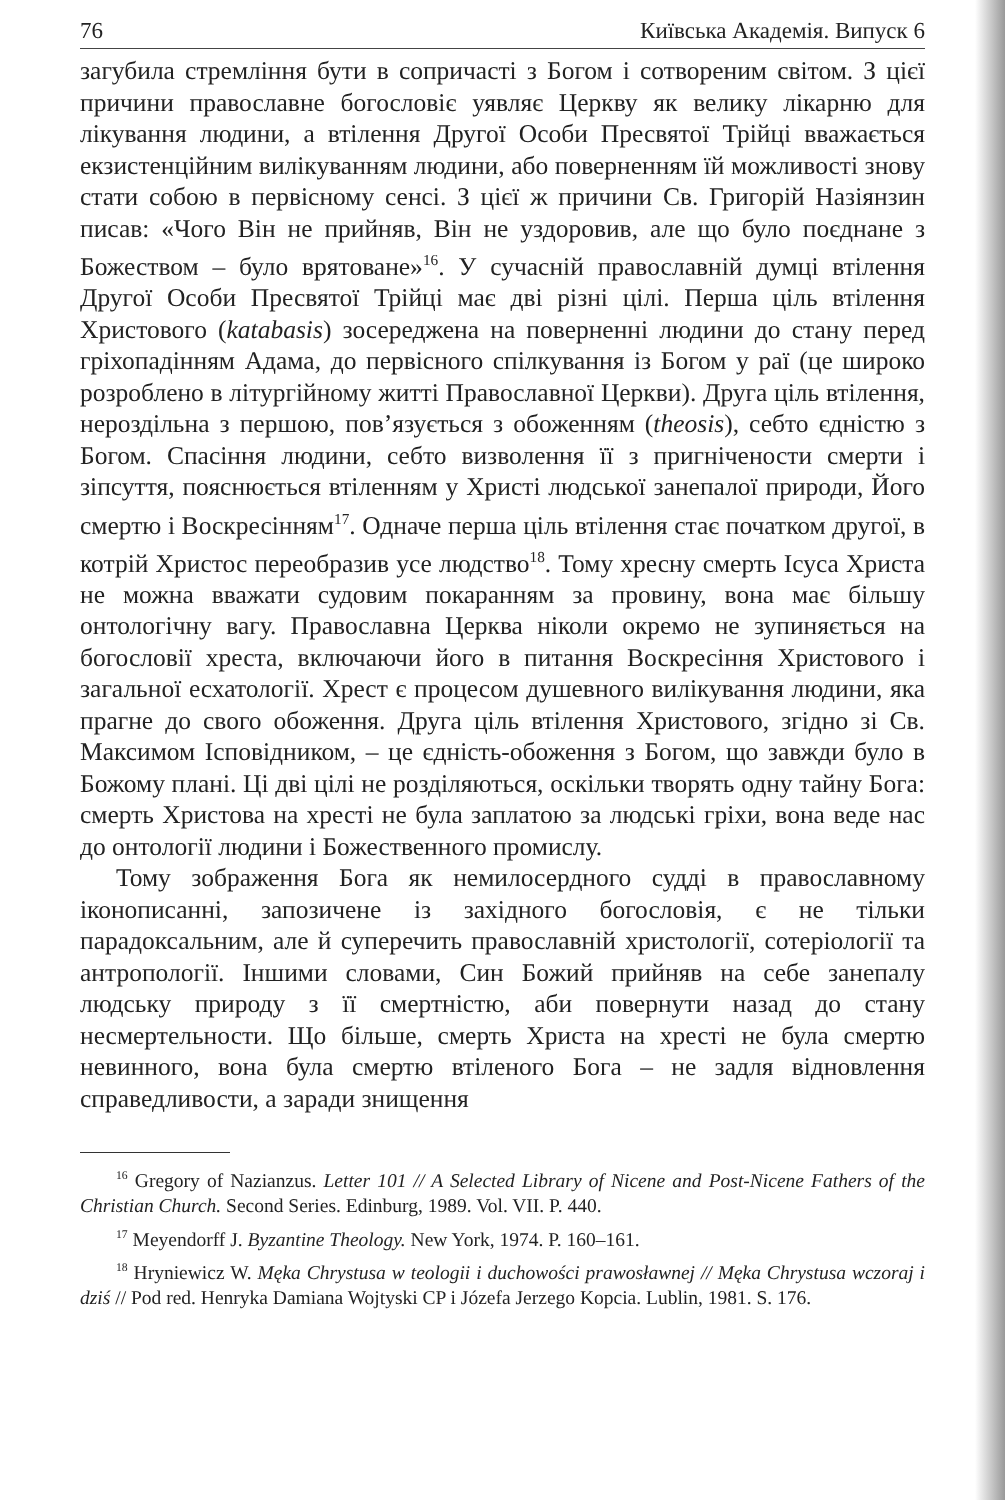76 Київська Академія. Випуск 6
загубила стремління бути в сопричасті з Богом і сотвореним світом. З цієї причини православне богословіє уявляє Церкву як велику лікарню для лікування людини, а втілення Другої Особи Пресвятої Трійці вважається екзистенційним вилікуванням людини, або поверненням їй можливості знову стати собою в первісному сенсі. З цієї ж причини Св. Григорій Назіянзин писав: «Чого Він не прийняв, Він не уздоровив, але що було поєднане з Божеством – було врятоване»<sup>16</sup>. У сучасній православній думці втілення Другої Особи Пресвятої Трійці має дві різні цілі. Перша ціль втілення Христового (katabasis) зосереджена на поверненні людини до стану перед гріхопадінням Адама, до первісного спілкування із Богом у раї (це широко розроблено в літургійному житті Православної Церкви). Друга ціль втілення, нероздільна з першою, пов’язується з обоженням (theosis), себто єдністю з Богом. Спасіння людини, себто визволення її з пригнічености смерти і зіпсуття, пояснюється втіленням у Христі людської занепалої природи, Його смертю і Воскресінням<sup>17</sup>. Одначе перша ціль втілення стає початком другої, в котрій Христос переобразив усе людство<sup>18</sup>. Тому хресну смерть Ісуса Христа не можна вважати судовим покаранням за провину, вона має більшу онтологічну вагу. Православна Церква ніколи окремо не зупиняється на богословії хреста, включаючи його в питання Воскресіння Христового і загальної есхатології. Хрест є процесом душевного вилікування людини, яка прагне до свого обоження. Друга ціль втілення Христового, згідно зі Св. Максимом Ісповідником, – це єдність-обоження з Богом, що завжди було в Божому плані. Ці дві цілі не розділяються, оскільки творять одну тайну Бога: смерть Христова на хресті не була заплатою за людські гріхи, вона веде нас до онтології людини і Божественного промислу.
Тому зображення Бога як немилосердного судді в православному іконописанні, запозичене із західного богословія, є не тільки парадоксальним, але й суперечить православній христології, сотеріології та антропології. Іншими словами, Син Божий прийняв на себе занепалу людську природу з її смертністю, аби повернути назад до стану несмертельности. Що більше, смерть Христа на хресті не була смертю невинного, вона була смертю втіленого Бога – не задля відновлення справедливости, а заради знищення
<sup>16</sup> Gregory of Nazianzus. Letter 101 // A Selected Library of Nicene and Post-Nicene Fathers of the Christian Church. Second Series. Edinburg, 1989. Vol. VII. P. 440.
<sup>17</sup> Meyendorff J. Byzantine Theology. New York, 1974. P. 160–161.
<sup>18</sup> Hryniewicz W. Męka Chrystusa w teologii i duchowości prawosławnej // Męka Chrystusa wczoraj i dziś // Pod red. Henryka Damiana Wojtyski CP i Józefa Jerzego Kopcia. Lublin, 1981. S. 176.